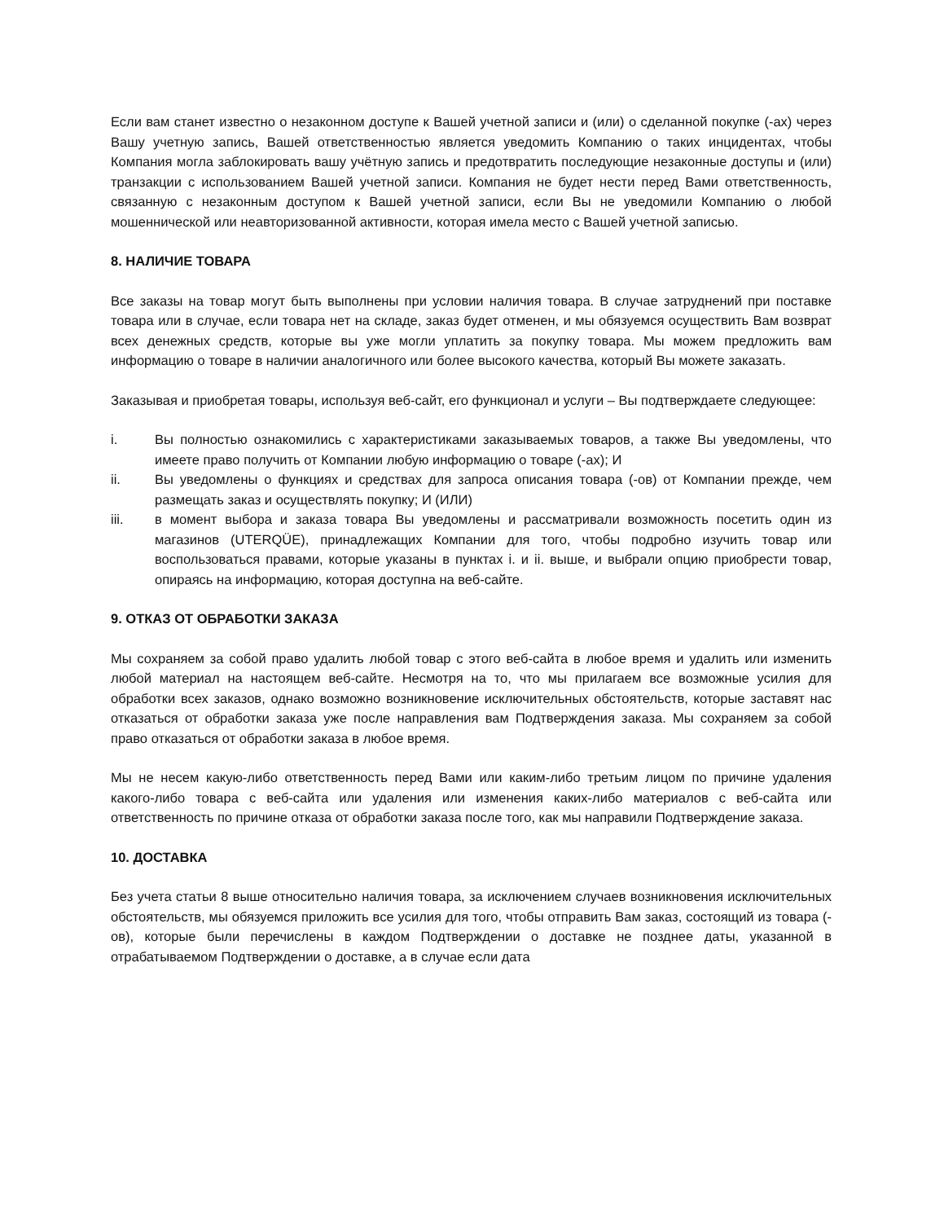Если вам станет известно о незаконном доступе к Вашей учетной записи и (или) о сделанной покупке (-ах) через Вашу учетную запись, Вашей ответственностью является уведомить Компанию о таких инцидентах, чтобы Компания могла заблокировать вашу учётную запись и предотвратить последующие незаконные доступы и (или) транзакции с использованием Вашей учетной записи. Компания не будет нести перед Вами ответственность, связанную с незаконным доступом к Вашей учетной записи, если Вы не уведомили Компанию о любой мошеннической или неавторизованной активности, которая имела место с Вашей учетной записью.
8. НАЛИЧИЕ ТОВАРА
Все заказы на товар могут быть выполнены при условии наличия товара. В случае затруднений при поставке товара или в случае, если товара нет на складе, заказ будет отменен, и мы обязуемся осуществить Вам возврат всех денежных средств, которые вы уже могли уплатить за покупку товара. Мы можем предложить вам информацию о товаре в наличии аналогичного или более высокого качества, который Вы можете заказать.
Заказывая и приобретая товары, используя веб-сайт, его функционал и услуги – Вы подтверждаете следующее:
i. Вы полностью ознакомились с характеристиками заказываемых товаров, а также Вы уведомлены, что имеете право получить от Компании любую информацию о товаре (-ах); И
ii. Вы уведомлены о функциях и средствах для запроса описания товара (-ов) от Компании прежде, чем размещать заказ и осуществлять покупку; И (ИЛИ)
iii. в момент выбора и заказа товара Вы уведомлены и рассматривали возможность посетить один из магазинов (UTERQÜE), принадлежащих Компании для того, чтобы подробно изучить товар или воспользоваться правами, которые указаны в пунктах i. и ii. выше, и выбрали опцию приобрести товар, опираясь на информацию, которая доступна на веб-сайте.
9. ОТКАЗ ОТ ОБРАБОТКИ ЗАКАЗА
Мы сохраняем за собой право удалить любой товар с этого веб-сайта в любое время и удалить или изменить любой материал на настоящем веб-сайте. Несмотря на то, что мы прилагаем все возможные усилия для обработки всех заказов, однако возможно возникновение исключительных обстоятельств, которые заставят нас отказаться от обработки заказа уже после направления вам Подтверждения заказа. Мы сохраняем за собой право отказаться от обработки заказа в любое время.
Мы не несем какую-либо ответственность перед Вами или каким-либо третьим лицом по причине удаления какого-либо товара с веб-сайта или удаления или изменения каких-либо материалов с веб-сайта или ответственность по причине отказа от обработки заказа после того, как мы направили Подтверждение заказа.
10. ДОСТАВКА
Без учета статьи 8 выше относительно наличия товара, за исключением случаев возникновения исключительных обстоятельств, мы обязуемся приложить все усилия для того, чтобы отправить Вам заказ, состоящий из товара (-ов), которые были перечислены в каждом Подтверждении о доставке не позднее даты, указанной в отрабатываемом Подтверждении о доставке, а в случае если дата